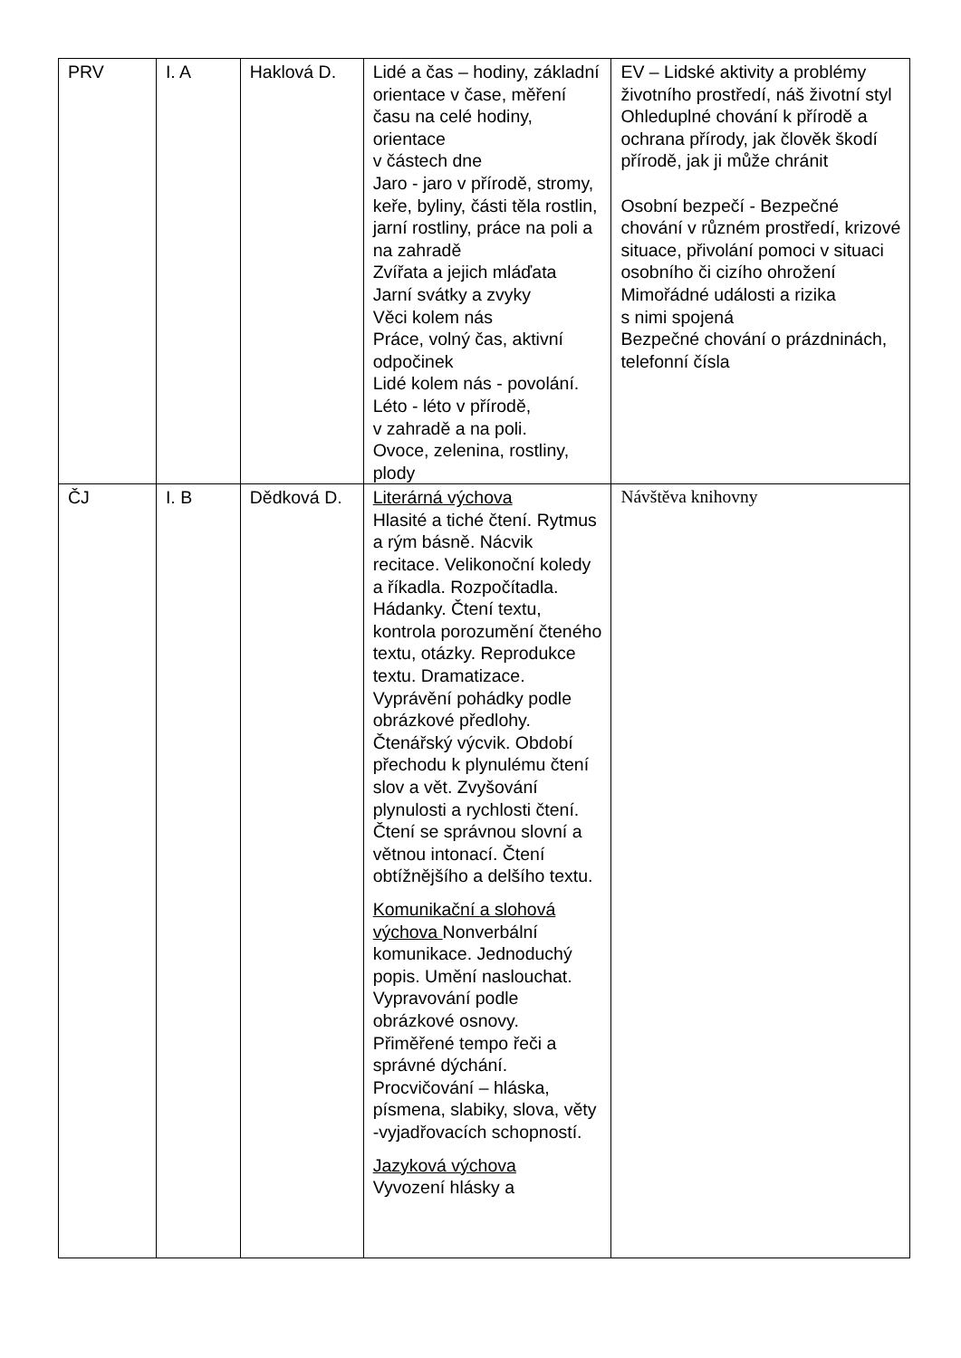| PRV | I. A | Haklová D. | Lidé a čas – hodiny, základní orientace v čase, měření času na celé hodiny, orientace v částech dne Jaro - jaro v přírodě, stromy, keře, byliny, části těla rostlin, jarní rostliny, práce na poli a na zahradě Zvířata a jejich mláďata Jarní svátky a zvyky Věci kolem nás Práce, volný čas, aktivní odpočinek Lidé kolem nás - povolání. Léto - léto v přírodě, v zahradě a na poli. Ovoce, zelenina, rostliny, plody | EV – Lidské aktivity a problémy životního prostředí, náš životní styl Ohleduplné chování k přírodě a ochrana přírody, jak člověk škodí přírodě, jak ji může chránit Osobní bezpečí - Bezpečné chování v různém prostředí, krizové situace, přivolání pomoci v situaci osobního či cizího ohrožení Mimořádné události a rizika s nimi spojená Bezpečné chování o prázdninách, telefonní čísla |
| ČJ | I. B | Dědková D. | Literárná výchova Hlasité a tiché čtení. Rytmus a rým básně. Nácvik recitace. Velikonoční koledy a říkadla. Rozpočítadla. Hádanky. Čtení textu, kontrola porozumění čteného textu, otázky. Reprodukce textu. Dramatizace. Vyprávění pohádky podle obrázkové předlohy. Čtenářský výcvik. Období přechodu k plynulému čtení slov a vět. Zvyšování plynulosti a rychlosti čtení. Čtení se správnou slovní a větnou intonací. Čtení obtížnějšího a delšího textu. Komunikační a slohová výchova Nonverbální komunikace. Jednoduchý popis. Umění naslouchat. Vypravování podle obrázkové osnovy. Přiměřené tempo řeči a správné dýchání. Procvičování – hláska, písmena, slabiky, slova, věty -vyjadřovacích schopností. Jazyková výchova Vyvození hlásky a | Návštěva knihovny |